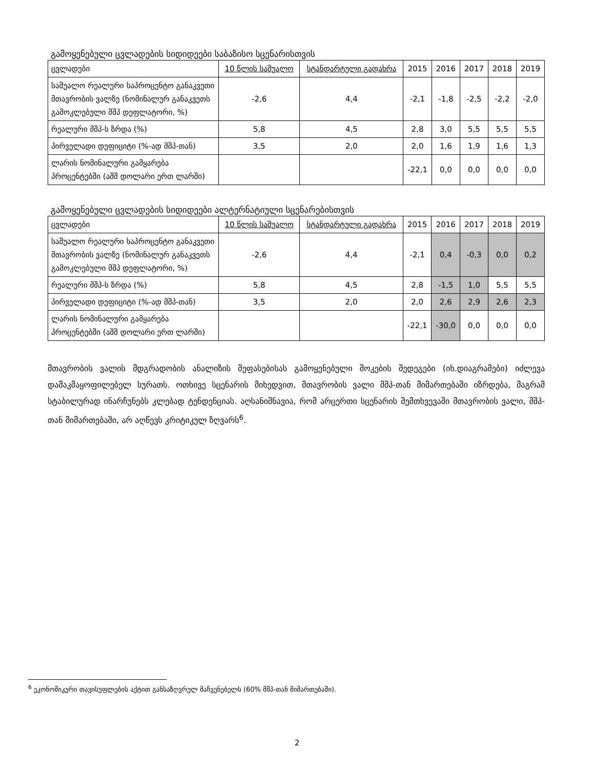გამოყენებული ცვლადების სიდიდეები საბაზისო სცენარისთვის
| ცვლადები | 10 წლის საშუალო | სტანდარტული გადახრა | 2015 | 2016 | 2017 | 2018 | 2019 |
| --- | --- | --- | --- | --- | --- | --- | --- |
| საშუალო რეალური საპროცენტო განაკვეთი მთავრობის ვალზე (ნომინალურ განაკვეთს გამოკლებული მშპ დეფლატორი, %) | -2,6 | 4,4 | -2,1 | -1,8 | -2,5 | -2,2 | -2,0 |
| რეალური მშპ-ს ზრდა (%) | 5,8 | 4,5 | 2,8 | 3,0 | 5,5 | 5,5 | 5,5 |
| პირველადი დეფიციტი (%-ად მშპ-თან) | 3,5 | 2,0 | 2,0 | 1,6 | 1,9 | 1,6 | 1,3 |
| ლარის ნომინალური გამყარება პროცენტებში (აშშ დოლარი ერთ ლარში) | | | -22,1 | 0,0 | 0,0 | 0,0 | 0,0 |
გამოყენებული ცვლადების სიდიდეები ალტერნატიული სცენარებისთვის
| ცვლადები | 10 წლის საშუალო | სტანდარტული გადახრა | 2015 | 2016 | 2017 | 2018 | 2019 |
| --- | --- | --- | --- | --- | --- | --- | --- |
| საშუალო რეალური საპროცენტო განაკვეთი მთავრობის ვალზე (ნომინალურ განაკვეთს გამოკლებული მშპ დეფლატორი, %) | -2,6 | 4,4 | -2,1 | 0,4 | -0,3 | 0,0 | 0,2 |
| რეალური მშპ-ს ზრდა (%) | 5,8 | 4,5 | 2,8 | -1,5 | 1,0 | 5,5 | 5,5 |
| პირველადი დეფიციტი (%-ად მშპ-თან) | 3,5 | 2,0 | 2,0 | 2,6 | 2,9 | 2,6 | 2,3 |
| ლარის ნომინალური გამყარება პროცენტებში (აშშ დოლარი ერთ ლარში) | | | -22,1 | -30,0 | 0,0 | 0,0 | 0,0 |
მთავრობის ვალის მდგრადობის ანალიზის შეფასებისას გამოყენებული შოკების შედეგები (იხ.დიაგრამები) იძლევა დამაკმაყოფილებელ სურათს. ოთხივე სცენარის მიხედვით, მთავრობის ვალი მშპ-თან მიმართებაში იზრდება, მაგრამ სტაბილურად ინარჩუნებს კლებად ტენდენციას. აღსანიშნავია, რომ არცერთი სცენარის შემთხვევაში მთავრობის ვალი, მშპ-თან მიმართებაში, არ აღწევს კრიტიკულ ზღვარს<sup>6</sup>.
<sup>6</sup> ეკონომიკური თავისუფლების აქტით განსაზღვრულ მაჩვენებელს (60% მშპ-თან მიმართებაში).
2